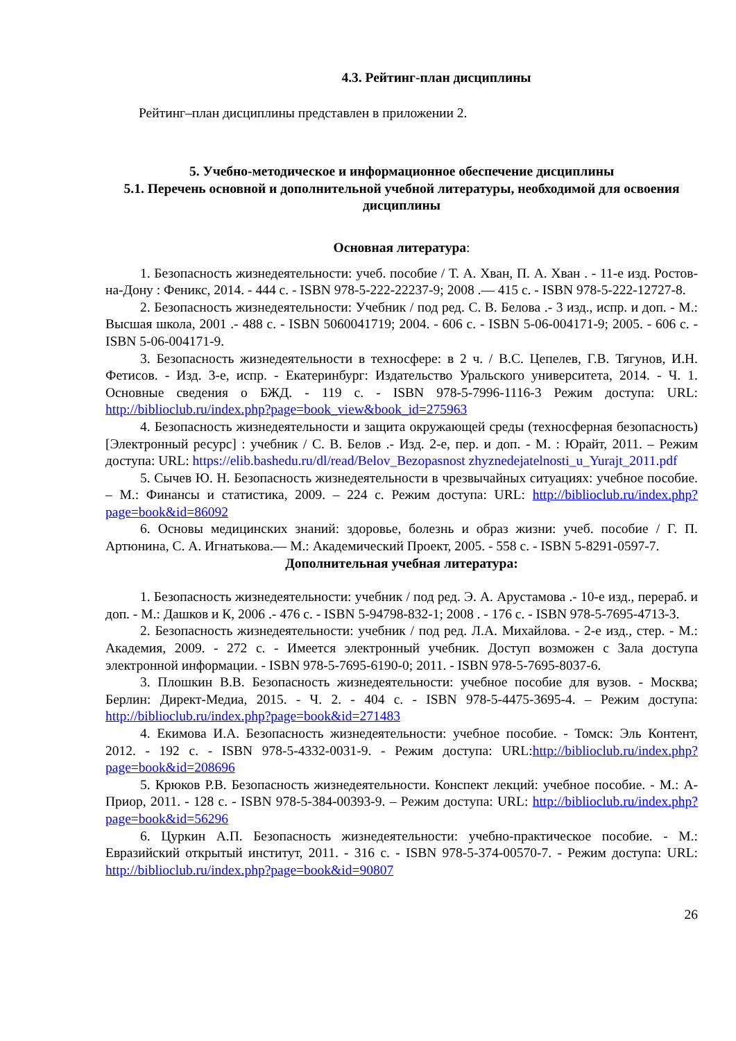4.3. Рейтинг-план дисциплины
Рейтинг–план дисциплины представлен в приложении 2.
5. Учебно-методическое и информационное обеспечение дисциплины
5.1. Перечень основной и дополнительной учебной литературы, необходимой для освоения дисциплины
Основная литература:
1. Безопасность жизнедеятельности: учеб. пособие / Т. А. Хван, П. А. Хван . - 11-е изд. Ростов-на-Дону : Феникс, 2014. - 444 с. - ISBN 978-5-222-22237-9; 2008 .— 415 с. - ISBN 978-5-222-12727-8.
2. Безопасность жизнедеятельности: Учебник / под ред. С. В. Белова .- 3 изд., испр. и доп. - М.: Высшая школа, 2001 .- 488 с. - ISBN 5060041719; 2004. - 606 с. - ISBN 5-06-004171-9; 2005. - 606 с. - ISBN 5-06-004171-9.
3. Безопасность жизнедеятельности в техносфере: в 2 ч. / В.С. Цепелев, Г.В. Тягунов, И.Н. Фетисов. - Изд. 3-е, испр. - Екатеринбург: Издательство Уральского университета, 2014. - Ч. 1. Основные сведения о БЖД. - 119 с. - ISBN 978-5-7996-1116-3 Режим доступа: URL: http://biblioclub.ru/index.php?page=book_view&book_id=275963
4. Безопасность жизнедеятельности и защита окружающей среды (техносферная безопасность) [Электронный ресурс] : учебник / С. В. Белов .- Изд. 2-е, пер. и доп. - М. : Юрайт, 2011. – Режим доступа: URL: https://elib.bashedu.ru/dl/read/Belov_Bezopasnost zhyznedejatelnosti_u_Yurajt_2011.pdf
5. Сычев Ю. Н. Безопасность жизнедеятельности в чрезвычайных ситуациях: учебное пособие. – М.: Финансы и статистика, 2009. – 224 с. Режим доступа: URL: http://biblioclub.ru/index.php?page=book&id=86092
6. Основы медицинских знаний: здоровье, болезнь и образ жизни: учеб. пособие / Г. П. Артюнина, С. А. Игнатькова.— М.: Академический Проект, 2005. - 558 с. - ISBN 5-8291-0597-7.
Дополнительная учебная литература:
1. Безопасность жизнедеятельности: учебник / под ред. Э. А. Арустамова .- 10-е изд., перераб. и доп. - М.: Дашков и К, 2006 .- 476 с. - ISBN 5-94798-832-1; 2008 . - 176 с. - ISBN 978-5-7695-4713-3.
2. Безопасность жизнедеятельности: учебник / под ред. Л.А. Михайлова. - 2-е изд., стер. - М.: Академия, 2009. - 272 с. - Имеется электронный учебник. Доступ возможен с Зала доступа электронной информации. - ISBN 978-5-7695-6190-0; 2011. - ISBN 978-5-7695-8037-6.
3. Плошкин В.В. Безопасность жизнедеятельности: учебное пособие для вузов. - Москва; Берлин: Директ-Медиа, 2015. - Ч. 2. - 404 с. - ISBN 978-5-4475-3695-4. – Режим доступа: http://biblioclub.ru/index.php?page=book&id=271483
4. Екимова И.А. Безопасность жизнедеятельности: учебное пособие. - Томск: Эль Контент, 2012. - 192 с. - ISBN 978-5-4332-0031-9. - Режим доступа: URL:http://biblioclub.ru/index.php?page=book&id=208696
5. Крюков Р.В. Безопасность жизнедеятельности. Конспект лекций: учебное пособие. - М.: А-Приор, 2011. - 128 с. - ISBN 978-5-384-00393-9. – Режим доступа: URL: http://biblioclub.ru/index.php?page=book&id=56296
6. Цуркин А.П. Безопасность жизнедеятельности: учебно-практическое пособие. - М.: Евразийский открытый институт, 2011. - 316 с. - ISBN 978-5-374-00570-7. - Режим доступа: URL: http://biblioclub.ru/index.php?page=book&id=90807
26